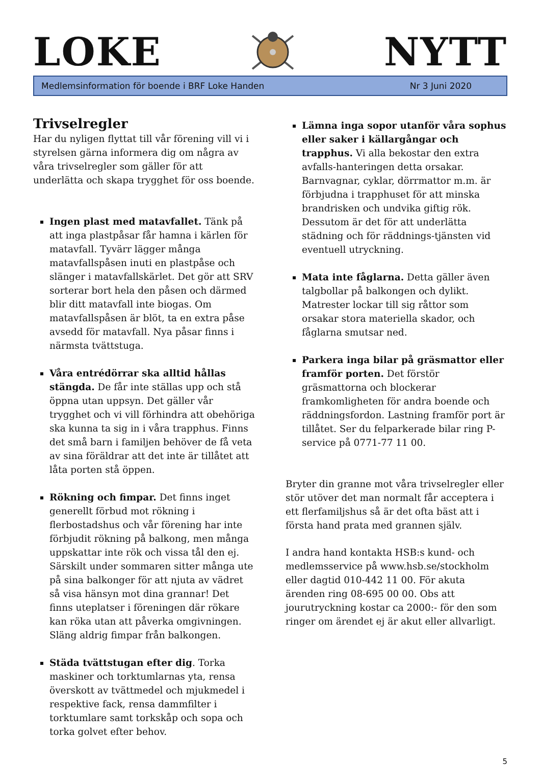LOKE
NYTT
Medlemsinformation för boende i BRF Loke Handen Nr 3 Juni 2020
Trivselregler
Har du nyligen flyttat till vår förening vill vi i styrelsen gärna informera dig om några av våra trivselregler som gäller för att underlätta och skapa trygghet för oss boende.
Ingen plast med matavfallet. Tänk på att inga plastpåsar får hamna i kärlen för matavfall. Tyvärr lägger många matavfallspåsen inuti en plastpåse och slänger i matavfallskärlet. Det gör att SRV sorterar bort hela den påsen och därmed blir ditt matavfall inte biogas. Om matavfallspåsen är blöt, ta en extra påse avsedd för matavfall. Nya påsar finns i närmsta tvättstuga.
Våra entrédörrar ska alltid hållas stängda. De får inte ställas upp och stå öppna utan uppsyn. Det gäller vår trygghet och vi vill förhindra att obehöriga ska kunna ta sig in i våra trapphus. Finns det små barn i familjen behöver de få veta av sina föräldrar att det inte är tillåtet att låta porten stå öppen.
Rökning och fimpar. Det finns inget generellt förbud mot rökning i flerbostadshus och vår förening har inte förbjudit rökning på balkong, men många uppskattar inte rök och vissa tål den ej. Särskilt under sommaren sitter många ute på sina balkonger för att njuta av vädret så visa hänsyn mot dina grannar! Det finns uteplatser i föreningen där rökare kan röka utan att påverka omgivningen. Släng aldrig fimpar från balkongen.
Städa tvättstugan efter dig. Torka maskiner och torktumlarnas yta, rensa överskott av tvättmedel och mjukmedel i respektive fack, rensa dammfilter i torktumlare samt torkskåp och sopa och torka golvet efter behov.
Lämna inga sopor utanför våra sophus eller saker i källargångar och trapphus. Vi alla bekostar den extra avfalls-hanteringen detta orsakar. Barnvagnar, cyklar, dörrmattor m.m. är förbjudna i trapphuset för att minska brandrisken och undvika giftig rök. Dessutom är det för att underlätta städning och för räddnings-tjänsten vid eventuell utryckning.
Mata inte fåglarna. Detta gäller även talgbollar på balkongen och dylikt. Matrester lockar till sig råttor som orsakar stora materiella skador, och fåglarna smutsar ned.
Parkera inga bilar på gräsmattor eller framför porten. Det förstör gräsmattorna och blockerar framkomligheten för andra boende och räddningsfordon. Lastning framför port är tillåtet. Ser du felparkerade bilar ring P-service på 0771-77 11 00.
Bryter din granne mot våra trivselregler eller stör utöver det man normalt får acceptera i ett flerfamiljshus så är det ofta bäst att i första hand prata med grannen själv.
I andra hand kontakta HSB:s kund- och medlemsservice på www.hsb.se/stockholm eller dagtid 010-442 11 00. För akuta ärenden ring 08-695 00 00. Obs att jourutryckning kostar ca 2000:- för den som ringer om ärendet ej är akut eller allvarligt.
5